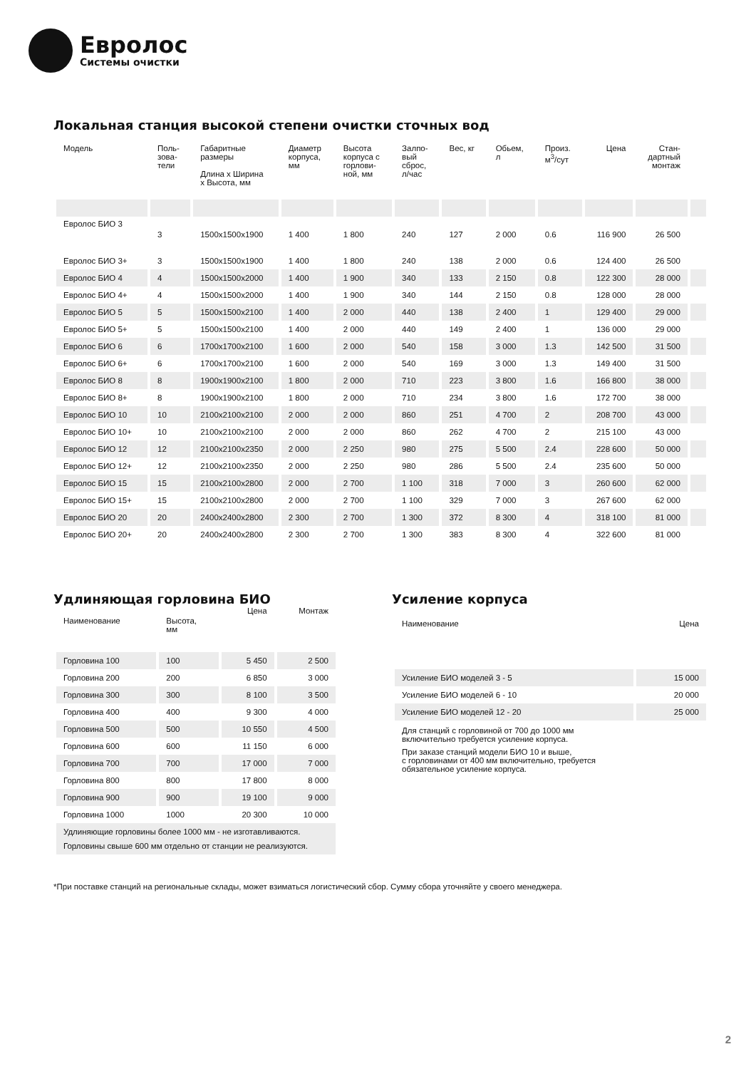Евролос
Системы очистки
Локальная станция высокой степени очистки сточных вод
| Модель | Поль- зова- тели | Габаритные размеры Длина х Ширина х Высота, мм | Диаметр корпуса, мм | Высота корпуса с горлови- ной, мм | Залпо- вый сброс, л/час | Вес, кг | Обьем, л | Произ. м<sup>3</sup>/сут | Цена | Стан- дартный монтаж | |
| --- | --- | --- | --- | --- | --- | --- | --- | --- | --- | --- | --- |
| Евролос БИО 3 | 3 | 1500x1500x1900 | 1 400 | 1 800 | 240 | 127 | 2 000 | 0.6 | 116 900 | 26 500 | |
| Евролос БИО 3+ | 3 | 1500x1500x1900 | 1 400 | 1 800 | 240 | 138 | 2 000 | 0.6 | 124 400 | 26 500 | |
| Евролос БИО 4 | 4 | 1500x1500x2000 | 1 400 | 1 900 | 340 | 133 | 2 150 | 0.8 | 122 300 | 28 000 | |
| Евролос БИО 4+ | 4 | 1500x1500x2000 | 1 400 | 1 900 | 340 | 144 | 2 150 | 0.8 | 128 000 | 28 000 | |
| Евролос БИО 5 | 5 | 1500x1500x2100 | 1 400 | 2 000 | 440 | 138 | 2 400 | 1 | 129 400 | 29 000 | |
| Евролос БИО 5+ | 5 | 1500x1500x2100 | 1 400 | 2 000 | 440 | 149 | 2 400 | 1 | 136 000 | 29 000 | |
| Евролос БИО 6 | 6 | 1700x1700x2100 | 1 600 | 2 000 | 540 | 158 | 3 000 | 1.3 | 142 500 | 31 500 | |
| Евролос БИО 6+ | 6 | 1700x1700x2100 | 1 600 | 2 000 | 540 | 169 | 3 000 | 1.3 | 149 400 | 31 500 | |
| Евролос БИО 8 | 8 | 1900x1900x2100 | 1 800 | 2 000 | 710 | 223 | 3 800 | 1.6 | 166 800 | 38 000 | |
| Евролос БИО 8+ | 8 | 1900x1900x2100 | 1 800 | 2 000 | 710 | 234 | 3 800 | 1.6 | 172 700 | 38 000 | |
| Евролос БИО 10 | 10 | 2100x2100x2100 | 2 000 | 2 000 | 860 | 251 | 4 700 | 2 | 208 700 | 43 000 | |
| Евролос БИО 10+ | 10 | 2100x2100x2100 | 2 000 | 2 000 | 860 | 262 | 4 700 | 2 | 215 100 | 43 000 | |
| Евролос БИО 12 | 12 | 2100x2100x2350 | 2 000 | 2 250 | 980 | 275 | 5 500 | 2.4 | 228 600 | 50 000 | |
| Евролос БИО 12+ | 12 | 2100x2100x2350 | 2 000 | 2 250 | 980 | 286 | 5 500 | 2.4 | 235 600 | 50 000 | |
| Евролос БИО 15 | 15 | 2100x2100x2800 | 2 000 | 2 700 | 1 100 | 318 | 7 000 | 3 | 260 600 | 62 000 | |
| Евролос БИО 15+ | 15 | 2100x2100x2800 | 2 000 | 2 700 | 1 100 | 329 | 7 000 | 3 | 267 600 | 62 000 | |
| Евролос БИО 20 | 20 | 2400x2400x2800 | 2 300 | 2 700 | 1 300 | 372 | 8 300 | 4 | 318 100 | 81 000 | |
| Евролос БИО 20+ | 20 | 2400x2400x2800 | 2 300 | 2 700 | 1 300 | 383 | 8 300 | 4 | 322 600 | 81 000 | |
Удлиняющая горловина БИО
| Наименование | Высота, мм | Цена | Монтаж |
| --- | --- | --- | --- |
| Горловина 100 | 100 | 5 450 | 2 500 |
| Горловина 200 | 200 | 6 850 | 3 000 |
| Горловина 300 | 300 | 8 100 | 3 500 |
| Горловина 400 | 400 | 9 300 | 4 000 |
| Горловина 500 | 500 | 10 550 | 4 500 |
| Горловина 600 | 600 | 11 150 | 6 000 |
| Горловина 700 | 700 | 17 000 | 7 000 |
| Горловина 800 | 800 | 17 800 | 8 000 |
| Горловина 900 | 900 | 19 100 | 9 000 |
| Горловина 1000 | 1000 | 20 300 | 10 000 |
| Удлиняющие горловины более 1000 мм - не изготавливаются. Горловины свыше 600 мм отдельно от станции не реализуются. | | | |
Усиление корпуса
| Наименование | Цена |
| --- | --- |
| Усиление БИО моделей 3 - 5 | 15 000 |
| Усиление БИО моделей 6 - 10 | 20 000 |
| Усиление БИО моделей 12 - 20 | 25 000 |
Для станций с горловиной от 700 до 1000 мм
включительно требуется усиление корпуса.
При заказе станций модели БИО 10 и выше,
с горловинами от 400 мм включительно, требуется
обязательное усиление корпуса.
*При поставке станций на региональные склады, может взиматься логистический сбор. Сумму сбора уточняйте у своего менеджера.
2